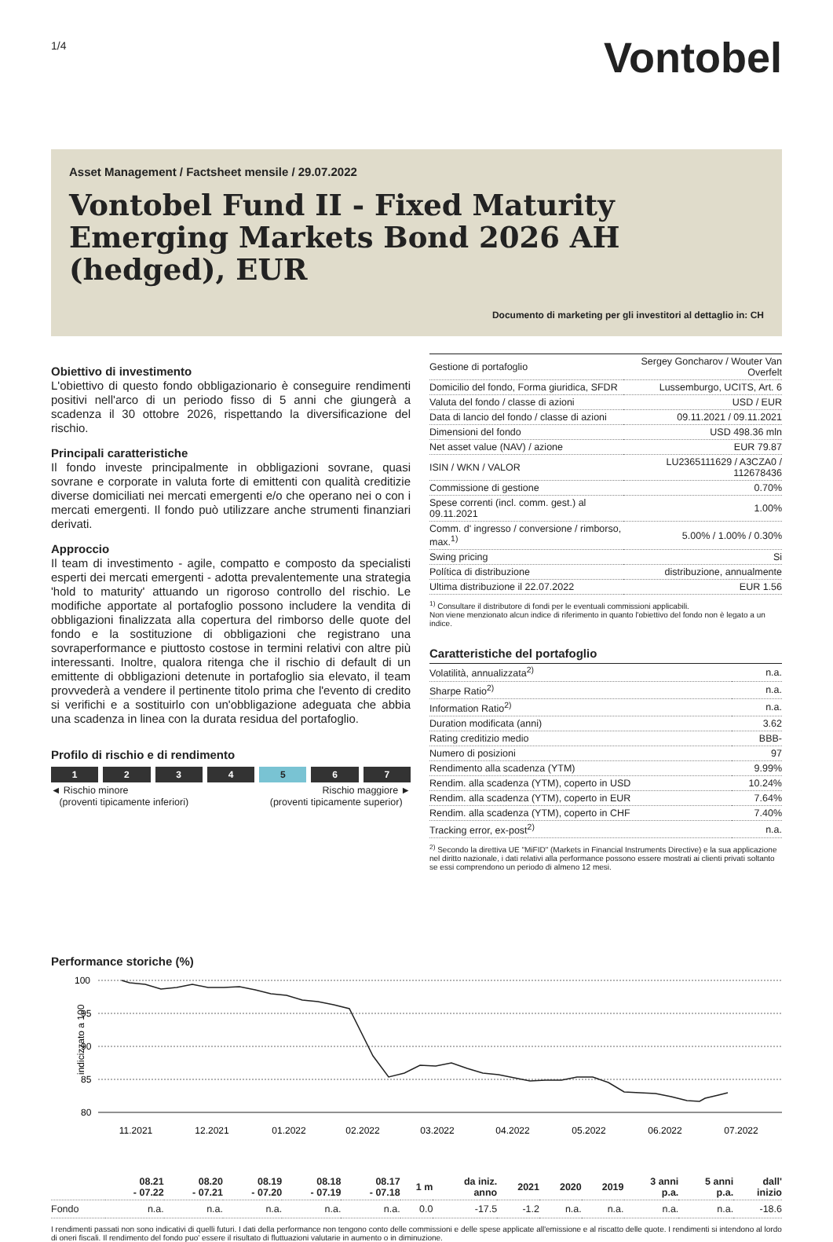1/4 Vontobel
Asset Management / Factsheet mensile / 29.07.2022
Vontobel Fund II - Fixed Maturity Emerging Markets Bond 2026 AH (hedged), EUR
Documento di marketing per gli investitori al dettaglio in: CH
Obiettivo di investimento
L'obiettivo di questo fondo obbligazionario è conseguire rendimenti positivi nell'arco di un periodo fisso di 5 anni che giungerà a scadenza il 30 ottobre 2026, rispettando la diversificazione del rischio.
Principali caratteristiche
Il fondo investe principalmente in obbligazioni sovrane, quasi sovrane e corporate in valuta forte di emittenti con qualità creditizie diverse domiciliati nei mercati emergenti e/o che operano nei o con i mercati emergenti. Il fondo può utilizzare anche strumenti finanziari derivati.
Approccio
Il team di investimento - agile, compatto e composto da specialisti esperti dei mercati emergenti - adotta prevalentemente una strategia 'hold to maturity' attuando un rigoroso controllo del rischio. Le modifiche apportate al portafoglio possono includere la vendita di obbligazioni finalizzata alla copertura del rimborso delle quote del fondo e la sostituzione di obbligazioni che registrano una sovraperformance e piuttosto costose in termini relativi con altre più interessanti. Inoltre, qualora ritenga che il rischio di default di un emittente di obbligazioni detenute in portafoglio sia elevato, il team provvederà a vendere il pertinente titolo prima che l'evento di credito si verifichi e a sostituirlo con un'obbligazione adeguata che abbia una scadenza in linea con la durata residua del portafoglio.
Profilo di rischio e di rendimento
1 2 3 4 5 6 7
◄ Rischio minore
(proventi tipicamente inferiori) Rischio maggiore ►
(proventi tipicamente superior)
| Gestione di portafoglio | Sergey Goncharov / Wouter Van Overfelt |
| Domicilio del fondo, Forma giuridica, SFDR | Lussemburgo, UCITS, Art. 6 |
| Valuta del fondo / classe di azioni | USD / EUR |
| Data di lancio del fondo / classe di azioni | 09.11.2021 / 09.11.2021 |
| Dimensioni del fondo | USD 498.36 mln |
| Net asset value (NAV) / azione | EUR 79.87 |
| ISIN / WKN / VALOR | LU2365111629 / A3CZA0 / 112678436 |
| Commissione di gestione | 0.70% |
| Spese correnti (incl. comm. gest.) al 09.11.2021 | 1.00% |
| Comm. d' ingresso / conversione / rimborso, max.<sup>1)</sup> | 5.00% / 1.00% / 0.30% |
| Swing pricing | Si |
| Política di distribuzione | distribuzione, annualmente |
| Ultima distribuzione il 22.07.2022 | EUR 1.56 |
<sup>1)</sup> Consultare il distributore di fondi per le eventuali commissioni applicabili.
Non viene menzionato alcun indice di riferimento in quanto l'obiettivo del fondo non è legato a un indice.
Caratteristiche del portafoglio
| Volatilità, annualizzata<sup>2)</sup> | n.a. |
| Sharpe Ratio<sup>2)</sup> | n.a. |
| Information Ratio<sup>2)</sup> | n.a. |
| Duration modificata (anni) | 3.62 |
| Rating creditizio medio | BBB- |
| Numero di posizioni | 97 |
| Rendimento alla scadenza (YTM) | 9.99% |
| Rendim. alla scadenza (YTM), coperto in USD | 10.24% |
| Rendim. alla scadenza (YTM), coperto in EUR | 7.64% |
| Rendim. alla scadenza (YTM), coperto in CHF | 7.40% |
| Tracking error, ex-post<sup>2)</sup> | n.a. |
<sup>2)</sup> Secondo la direttiva UE "MiFID" (Markets in Financial Instruments Directive) e la sua applicazione nel diritto nazionale, i dati relativi alla performance possono essere mostrati ai clienti privati soltanto se essi comprendono un periodo di almeno 12 mesi.
Performance storiche (%)
indicizzato a 100
100
95
90
85
80
11.2021
12.2021
01.2022
02.2022
03.2022
04.2022
05.2022
06.2022
07.2022
| | 08.21 - 07.22 | 08.20 - 07.21 | 08.19 - 07.20 | 08.18 - 07.19 | 08.17 - 07.18 | 1 m | da iniz. anno | 2021 | 2020 | 2019 | 3 anni p.a. | 5 anni p.a. | dall' inizio |
| --- | --- | --- | --- | --- | --- | --- | --- | --- | --- | --- | --- | --- | --- |
| Fondo | n.a. | n.a. | n.a. | n.a. | n.a. | 0.0 | -17.5 | -1.2 | n.a. | n.a. | n.a. | n.a. | -18.6 |
I rendimenti passati non sono indicativi di quelli futuri. I dati della performance non tengono conto delle commissioni e delle spese applicate all'emissione e al riscatto delle quote. I rendimenti si intendono al lordo di oneri fiscali. Il rendimento del fondo puo' essere il risultato di fluttuazioni valutarie in aumento o in diminuzione.